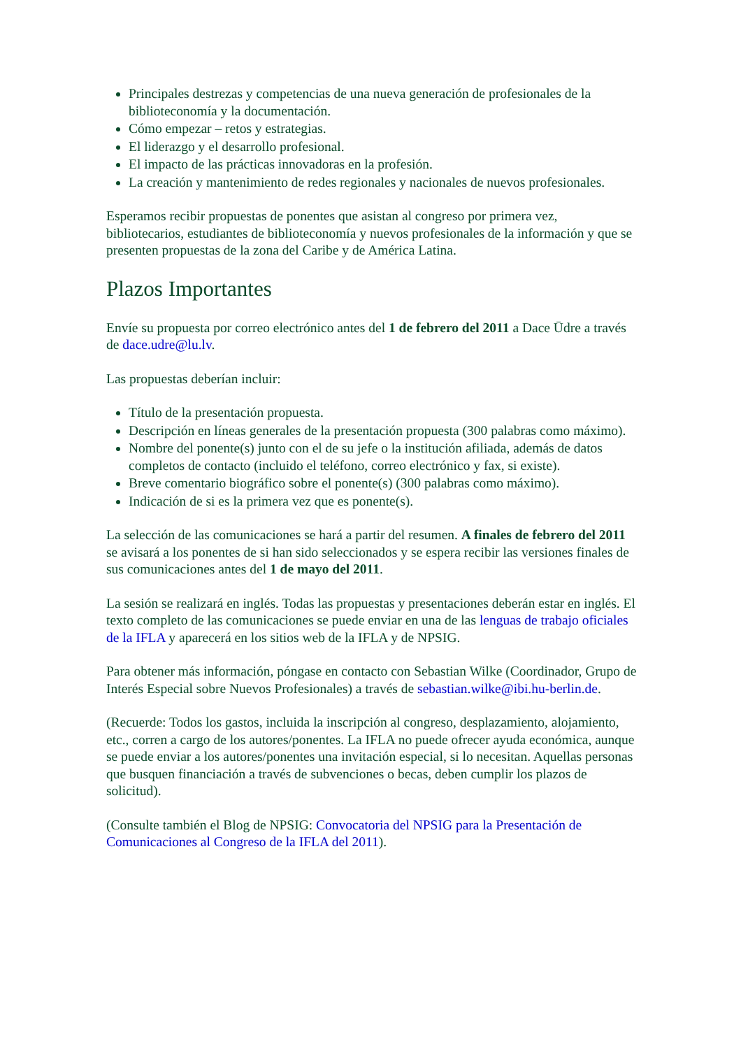Principales destrezas y competencias de una nueva generación de profesionales de la biblioteconomía y la documentación.
Cómo empezar – retos y estrategias.
El liderazgo y el desarrollo profesional.
El impacto de las prácticas innovadoras en la profesión.
La creación y mantenimiento de redes regionales y nacionales de nuevos profesionales.
Esperamos recibir propuestas de ponentes que asistan al congreso por primera vez, bibliotecarios, estudiantes de biblioteconomía y nuevos profesionales de la información y que se presenten propuestas de la zona del Caribe y de América Latina.
Plazos Importantes
Envíe su propuesta por correo electrónico antes del 1 de febrero del 2011 a Dace Ūdre a través de dace.udre@lu.lv.
Las propuestas deberían incluir:
Título de la presentación propuesta.
Descripción en líneas generales de la presentación propuesta (300 palabras como máximo).
Nombre del ponente(s) junto con el de su jefe o la institución afiliada, además de datos completos de contacto (incluido el teléfono, correo electrónico y fax, si existe).
Breve comentario biográfico sobre el ponente(s) (300 palabras como máximo).
Indicación de si es la primera vez que es ponente(s).
La selección de las comunicaciones se hará a partir del resumen. A finales de febrero del 2011 se avisará a los ponentes de si han sido seleccionados y se espera recibir las versiones finales de sus comunicaciones antes del 1 de mayo del 2011.
La sesión se realizará en inglés. Todas las propuestas y presentaciones deberán estar en inglés. El texto completo de las comunicaciones se puede enviar en una de las lenguas de trabajo oficiales de la IFLA y aparecerá en los sitios web de la IFLA y de NPSIG.
Para obtener más información, póngase en contacto con Sebastian Wilke (Coordinador, Grupo de Interés Especial sobre Nuevos Profesionales) a través de sebastian.wilke@ibi.hu-berlin.de.
(Recuerde: Todos los gastos, incluida la inscripción al congreso, desplazamiento, alojamiento, etc., corren a cargo de los autores/ponentes. La IFLA no puede ofrecer ayuda económica, aunque se puede enviar a los autores/ponentes una invitación especial, si lo necesitan. Aquellas personas que busquen financiación a través de subvenciones o becas, deben cumplir los plazos de solicitud).
(Consulte también el Blog de NPSIG: Convocatoria del NPSIG para la Presentación de Comunicaciones al Congreso de la IFLA del 2011).